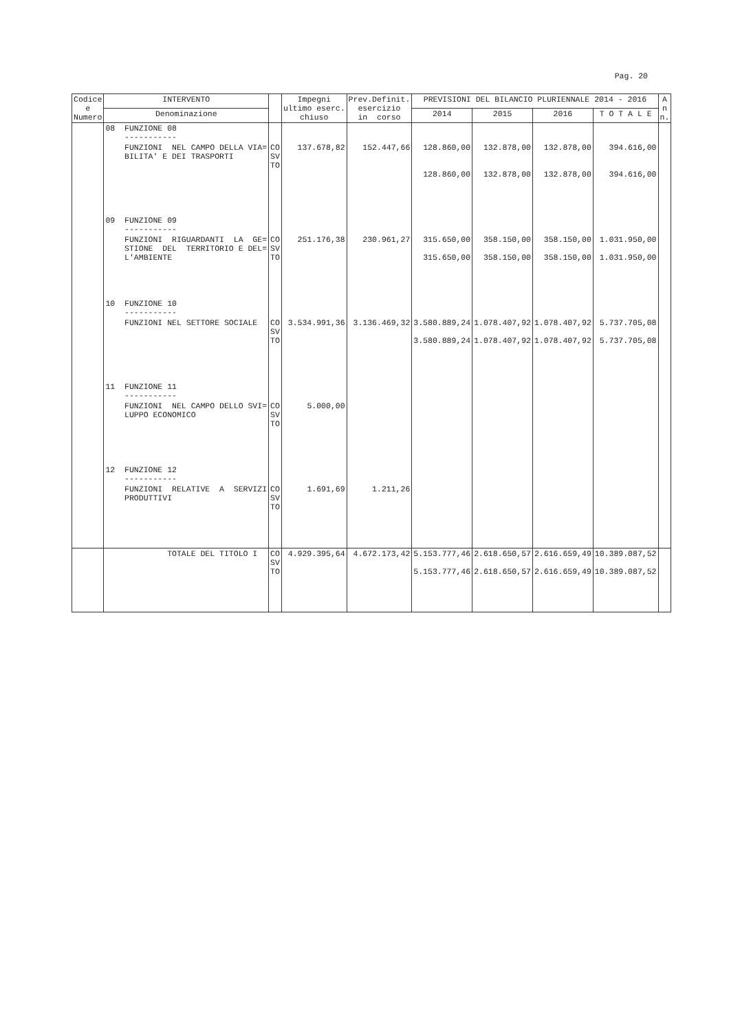Pag. 20
| Codice e Numero | INTERVENTO | | Impegni ultimo eserc. chiuso | Prev.Definit. esercizio in corso | PREVISIONI DEL BILANCIO PLURIENNALE 2014 - 2016 | | | | A n n. |
| --- | --- | --- | --- | --- | --- | --- | --- | --- | --- |
| | Denominazione | | | | 2014 | 2015 | 2016 | T O T A L E | |
| | 08 FUNZIONE 08 ----------- | | | | | | | | |
| | FUNZIONI NEL CAMPO DELLA VIA= BILITA' E DEI TRASPORTI | CO SV TO | 137.678,82 | 152.447,66 | 128.860,00 128.860,00 | 132.878,00 132.878,00 | 132.878,00 132.878,00 | 394.616,00 394.616,00 | |
| | 09 FUNZIONE 09 ----------- | | | | | | | | |
| | FUNZIONI RIGUARDANTI LA GE= STIONE DEL TERRITORIO E DEL= L'AMBIENTE | CO SV TO | 251.176,38 | 230.961,27 | 315.650,00 315.650,00 | 358.150,00 358.150,00 | 358.150,00 358.150,00 | 1.031.950,00 1.031.950,00 | |
| | 10 FUNZIONE 10 ----------- | | | | | | | | |
| | FUNZIONI NEL SETTORE SOCIALE | CO SV TO | 3.534.991,36 | 3.136.469,32 | 3.580.889,24 3.580.889,24 | 1.078.407,92 1.078.407,92 | 1.078.407,92 1.078.407,92 | 5.737.705,08 5.737.705,08 | |
| | 11 FUNZIONE 11 ----------- | | | | | | | | |
| | FUNZIONI NEL CAMPO DELLO SVI= LUPPO ECONOMICO | CO SV TO | 5.000,00 | | | | | | |
| | 12 FUNZIONE 12 ----------- | | | | | | | | |
| | FUNZIONI RELATIVE A SERVIZI PRODUTTIVI | CO SV TO | 1.691,69 | 1.211,26 | | | | | |
| | TOTALE DEL TITOLO I | CO SV TO | 4.929.395,64 | 4.672.173,42 | 5.153.777,46 5.153.777,46 | 2.618.650,57 2.618.650,57 | 2.616.659,49 2.616.659,49 | 10.389.087,52 10.389.087,52 | |